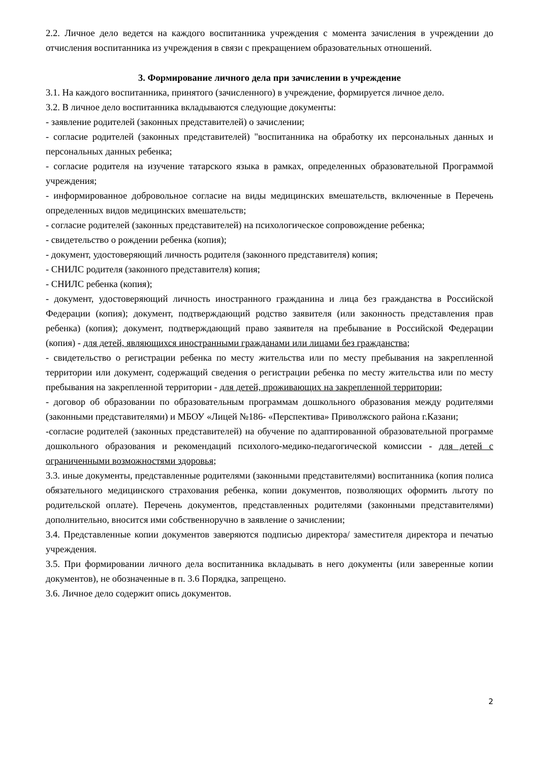2.2. Личное дело ведется на каждого воспитанника учреждения с момента зачисления в учреждении до отчисления воспитанника из учреждения в связи с прекращением образовательных отношений.
3. Формирование личного дела при зачислении в учреждение
3.1. На каждого воспитанника, принятого (зачисленного) в учреждение, формируется личное дело.
3.2. В личное дело воспитанника вкладываются следующие документы:
- заявление родителей (законных представителей) о зачислении;
- согласие родителей (законных представителей) "воспитанника на обработку их персональных данных и персональных данных ребенка;
- согласие родителя на изучение татарского языка в рамках, определенных образовательной Программой учреждения;
- информированное добровольное согласие на виды медицинских вмешательств, включенные в Перечень определенных видов медицинских вмешательств;
- согласие родителей (законных представителей) на психологическое сопровождение ребенка;
- свидетельство о рождении ребенка (копия);
- документ, удостоверяющий личность родителя (законного представителя) копия;
- СНИЛС родителя (законного представителя) копия;
- СНИЛС ребенка (копия);
- документ, удостоверяющий личность иностранного гражданина и лица без гражданства в Российской Федерации (копия); документ, подтверждающий родство заявителя (или законность представления прав ребенка) (копия); документ, подтверждающий право заявителя на пребывание в Российской Федерации (копия) - для детей, являющихся иностранными гражданами или лицами без гражданства;
- свидетельство о регистрации ребенка по месту жительства или по месту пребывания на закрепленной территории или документ, содержащий сведения о регистрации ребенка по месту жительства или по месту пребывания на закрепленной территории - для детей, проживающих на закрепленной территории;
- договор об образовании по образовательным программам дошкольного образования между родителями (законными представителями) и МБОУ «Лицей №186- «Перспектива» Приволжского района г.Казани;
-согласие родителей (законных представителей) на обучение по адаптированной образовательной программе дошкольного образования и рекомендаций психолого-медико-педагогической комиссии - для детей с ограниченными возможностями здоровья;
3.3. иные документы, представленные родителями (законными представителями) воспитанника (копия полиса обязательного медицинского страхования ребенка, копии документов, позволяющих оформить льготу по родительской оплате). Перечень документов, представленных родителями (законными представителями) дополнительно, вносится ими собственноручно в заявление о зачислении;
3.4. Представленные копии документов заверяются подписью директора/ заместителя директора и печатью учреждения.
3.5. При формировании личного дела воспитанника вкладывать в него документы (или заверенные копии документов), не обозначенные в п. 3.6 Порядка, запрещено.
3.6. Личное дело содержит опись документов.
2